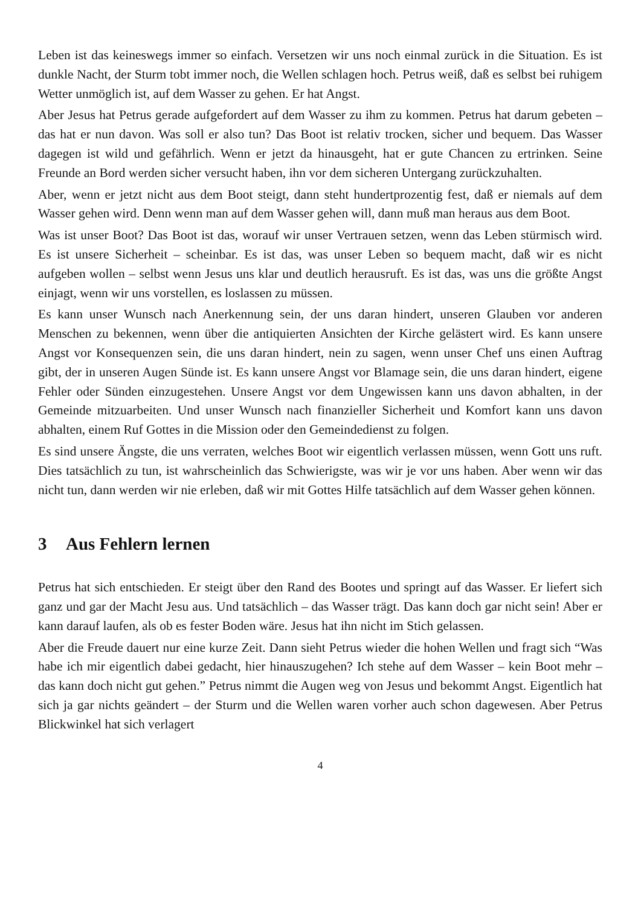Leben ist das keineswegs immer so einfach. Versetzen wir uns noch einmal zurück in die Situation. Es ist dunkle Nacht, der Sturm tobt immer noch, die Wellen schlagen hoch. Petrus weiß, daß es selbst bei ruhigem Wetter unmöglich ist, auf dem Wasser zu gehen. Er hat Angst.
Aber Jesus hat Petrus gerade aufgefordert auf dem Wasser zu ihm zu kommen. Petrus hat darum gebeten – das hat er nun davon. Was soll er also tun? Das Boot ist relativ trocken, sicher und bequem. Das Wasser dagegen ist wild und gefährlich. Wenn er jetzt da hinausgeht, hat er gute Chancen zu ertrinken. Seine Freunde an Bord werden sicher versucht haben, ihn vor dem sicheren Untergang zurückzuhalten.
Aber, wenn er jetzt nicht aus dem Boot steigt, dann steht hundertprozentig fest, daß er niemals auf dem Wasser gehen wird. Denn wenn man auf dem Wasser gehen will, dann muß man heraus aus dem Boot.
Was ist unser Boot? Das Boot ist das, worauf wir unser Vertrauen setzen, wenn das Leben stürmisch wird. Es ist unsere Sicherheit – scheinbar. Es ist das, was unser Leben so bequem macht, daß wir es nicht aufgeben wollen – selbst wenn Jesus uns klar und deutlich herausruft. Es ist das, was uns die größte Angst einjagt, wenn wir uns vorstellen, es loslassen zu müssen.
Es kann unser Wunsch nach Anerkennung sein, der uns daran hindert, unseren Glauben vor anderen Menschen zu bekennen, wenn über die antiquierten Ansichten der Kirche gelästert wird. Es kann unsere Angst vor Konsequenzen sein, die uns daran hindert, nein zu sagen, wenn unser Chef uns einen Auftrag gibt, der in unseren Augen Sünde ist. Es kann unsere Angst vor Blamage sein, die uns daran hindert, eigene Fehler oder Sünden einzugestehen. Unsere Angst vor dem Ungewissen kann uns davon abhalten, in der Gemeinde mitzuarbeiten. Und unser Wunsch nach finanzieller Sicherheit und Komfort kann uns davon abhalten, einem Ruf Gottes in die Mission oder den Gemeindedienst zu folgen.
Es sind unsere Ängste, die uns verraten, welches Boot wir eigentlich verlassen müssen, wenn Gott uns ruft. Dies tatsächlich zu tun, ist wahrscheinlich das Schwierigste, was wir je vor uns haben. Aber wenn wir das nicht tun, dann werden wir nie erleben, daß wir mit Gottes Hilfe tatsächlich auf dem Wasser gehen können.
3 Aus Fehlern lernen
Petrus hat sich entschieden. Er steigt über den Rand des Bootes und springt auf das Wasser. Er liefert sich ganz und gar der Macht Jesu aus. Und tatsächlich – das Wasser trägt. Das kann doch gar nicht sein! Aber er kann darauf laufen, als ob es fester Boden wäre. Jesus hat ihn nicht im Stich gelassen.
Aber die Freude dauert nur eine kurze Zeit. Dann sieht Petrus wieder die hohen Wellen und fragt sich “Was habe ich mir eigentlich dabei gedacht, hier hinauszugehen? Ich stehe auf dem Wasser – kein Boot mehr – das kann doch nicht gut gehen.” Petrus nimmt die Augen weg von Jesus und bekommt Angst. Eigentlich hat sich ja gar nichts geändert – der Sturm und die Wellen waren vorher auch schon dagewesen. Aber Petrus Blickwinkel hat sich verlagert
4